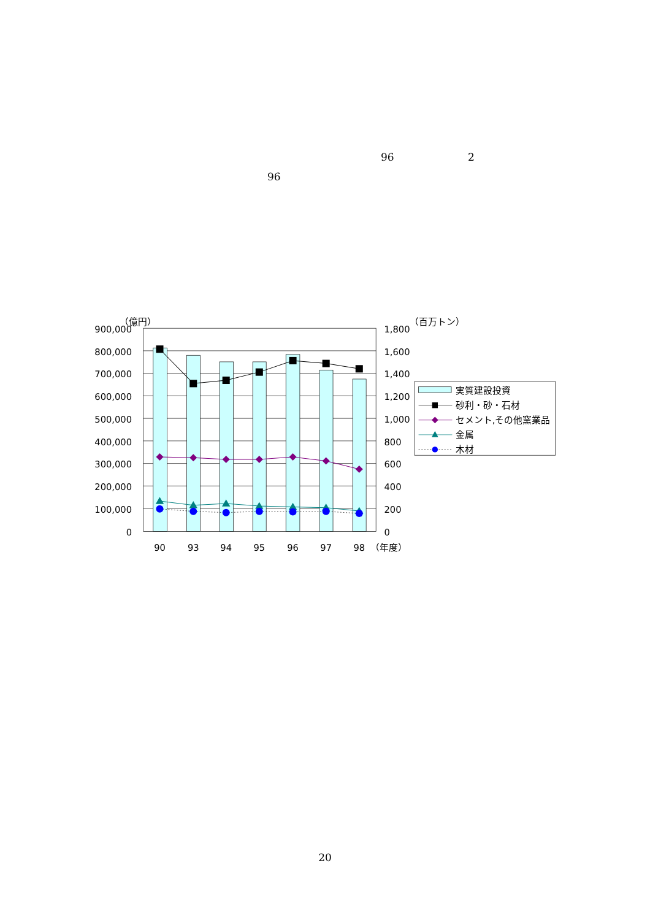96 2
96
900,000
800,000
700,000
600,000
500,000
400,000
300,000
200,000
100,000
0
（億円）
1,800
1,600
1,400
1,200
1,000
800
600
400
200
0
（百万トン）
90
93
94
95
96
97
98
（年度）
実質建設投資
砂利・砂・石材
セメント,その他窯業品
金属
木材
20